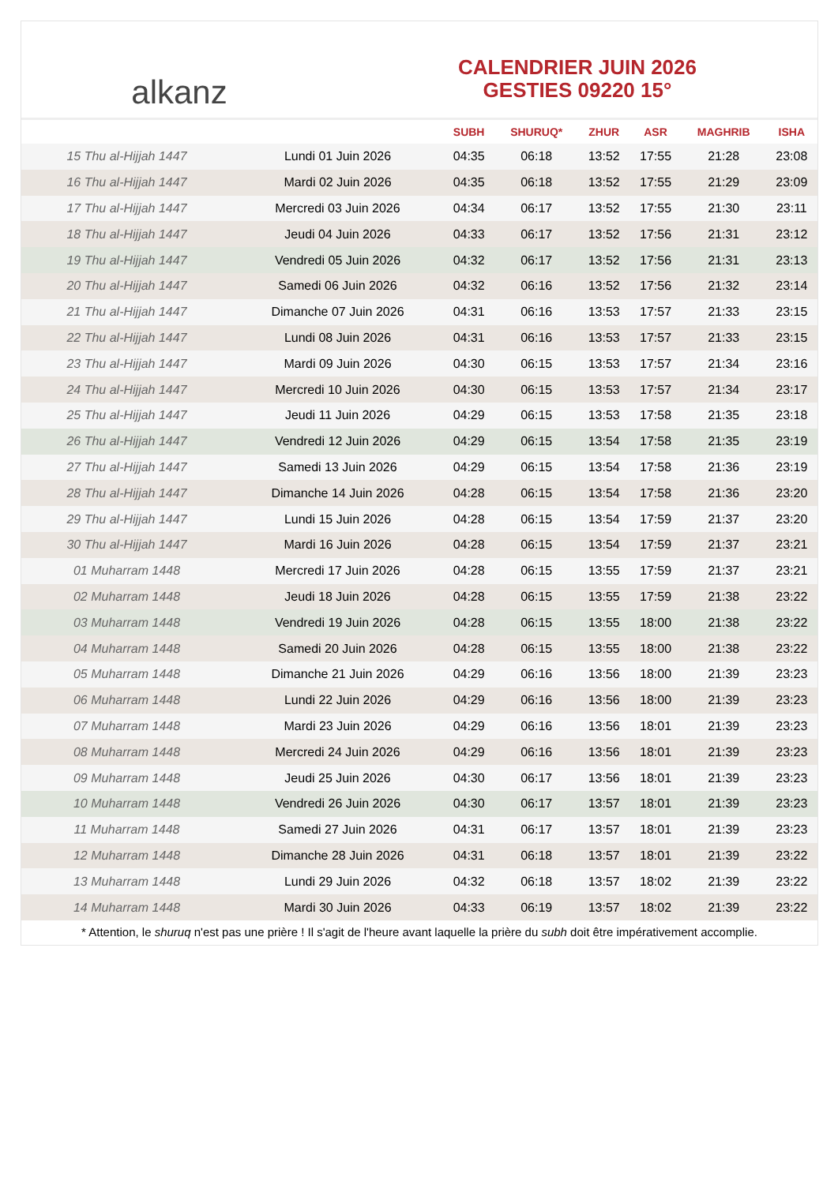alkanz
CALENDRIER JUIN 2026
GESTIES 09220 15°
| | | SUBH | SHURUQ* | ZHUR | ASR | MAGHRIB | ISHA |
| --- | --- | --- | --- | --- | --- | --- | --- |
| 15 Thu al-Hijjah 1447 | Lundi 01 Juin 2026 | 04:35 | 06:18 | 13:52 | 17:55 | 21:28 | 23:08 |
| 16 Thu al-Hijjah 1447 | Mardi 02 Juin 2026 | 04:35 | 06:18 | 13:52 | 17:55 | 21:29 | 23:09 |
| 17 Thu al-Hijjah 1447 | Mercredi 03 Juin 2026 | 04:34 | 06:17 | 13:52 | 17:55 | 21:30 | 23:11 |
| 18 Thu al-Hijjah 1447 | Jeudi 04 Juin 2026 | 04:33 | 06:17 | 13:52 | 17:56 | 21:31 | 23:12 |
| 19 Thu al-Hijjah 1447 | Vendredi 05 Juin 2026 | 04:32 | 06:17 | 13:52 | 17:56 | 21:31 | 23:13 |
| 20 Thu al-Hijjah 1447 | Samedi 06 Juin 2026 | 04:32 | 06:16 | 13:52 | 17:56 | 21:32 | 23:14 |
| 21 Thu al-Hijjah 1447 | Dimanche 07 Juin 2026 | 04:31 | 06:16 | 13:53 | 17:57 | 21:33 | 23:15 |
| 22 Thu al-Hijjah 1447 | Lundi 08 Juin 2026 | 04:31 | 06:16 | 13:53 | 17:57 | 21:33 | 23:15 |
| 23 Thu al-Hijjah 1447 | Mardi 09 Juin 2026 | 04:30 | 06:15 | 13:53 | 17:57 | 21:34 | 23:16 |
| 24 Thu al-Hijjah 1447 | Mercredi 10 Juin 2026 | 04:30 | 06:15 | 13:53 | 17:57 | 21:34 | 23:17 |
| 25 Thu al-Hijjah 1447 | Jeudi 11 Juin 2026 | 04:29 | 06:15 | 13:53 | 17:58 | 21:35 | 23:18 |
| 26 Thu al-Hijjah 1447 | Vendredi 12 Juin 2026 | 04:29 | 06:15 | 13:54 | 17:58 | 21:35 | 23:19 |
| 27 Thu al-Hijjah 1447 | Samedi 13 Juin 2026 | 04:29 | 06:15 | 13:54 | 17:58 | 21:36 | 23:19 |
| 28 Thu al-Hijjah 1447 | Dimanche 14 Juin 2026 | 04:28 | 06:15 | 13:54 | 17:58 | 21:36 | 23:20 |
| 29 Thu al-Hijjah 1447 | Lundi 15 Juin 2026 | 04:28 | 06:15 | 13:54 | 17:59 | 21:37 | 23:20 |
| 30 Thu al-Hijjah 1447 | Mardi 16 Juin 2026 | 04:28 | 06:15 | 13:54 | 17:59 | 21:37 | 23:21 |
| 01 Muharram 1448 | Mercredi 17 Juin 2026 | 04:28 | 06:15 | 13:55 | 17:59 | 21:37 | 23:21 |
| 02 Muharram 1448 | Jeudi 18 Juin 2026 | 04:28 | 06:15 | 13:55 | 17:59 | 21:38 | 23:22 |
| 03 Muharram 1448 | Vendredi 19 Juin 2026 | 04:28 | 06:15 | 13:55 | 18:00 | 21:38 | 23:22 |
| 04 Muharram 1448 | Samedi 20 Juin 2026 | 04:28 | 06:15 | 13:55 | 18:00 | 21:38 | 23:22 |
| 05 Muharram 1448 | Dimanche 21 Juin 2026 | 04:29 | 06:16 | 13:56 | 18:00 | 21:39 | 23:23 |
| 06 Muharram 1448 | Lundi 22 Juin 2026 | 04:29 | 06:16 | 13:56 | 18:00 | 21:39 | 23:23 |
| 07 Muharram 1448 | Mardi 23 Juin 2026 | 04:29 | 06:16 | 13:56 | 18:01 | 21:39 | 23:23 |
| 08 Muharram 1448 | Mercredi 24 Juin 2026 | 04:29 | 06:16 | 13:56 | 18:01 | 21:39 | 23:23 |
| 09 Muharram 1448 | Jeudi 25 Juin 2026 | 04:30 | 06:17 | 13:56 | 18:01 | 21:39 | 23:23 |
| 10 Muharram 1448 | Vendredi 26 Juin 2026 | 04:30 | 06:17 | 13:57 | 18:01 | 21:39 | 23:23 |
| 11 Muharram 1448 | Samedi 27 Juin 2026 | 04:31 | 06:17 | 13:57 | 18:01 | 21:39 | 23:23 |
| 12 Muharram 1448 | Dimanche 28 Juin 2026 | 04:31 | 06:18 | 13:57 | 18:01 | 21:39 | 23:22 |
| 13 Muharram 1448 | Lundi 29 Juin 2026 | 04:32 | 06:18 | 13:57 | 18:02 | 21:39 | 23:22 |
| 14 Muharram 1448 | Mardi 30 Juin 2026 | 04:33 | 06:19 | 13:57 | 18:02 | 21:39 | 23:22 |
* Attention, le shuruq n'est pas une prière ! Il s'agit de l'heure avant laquelle la prière du subh doit être impérativement accomplie.